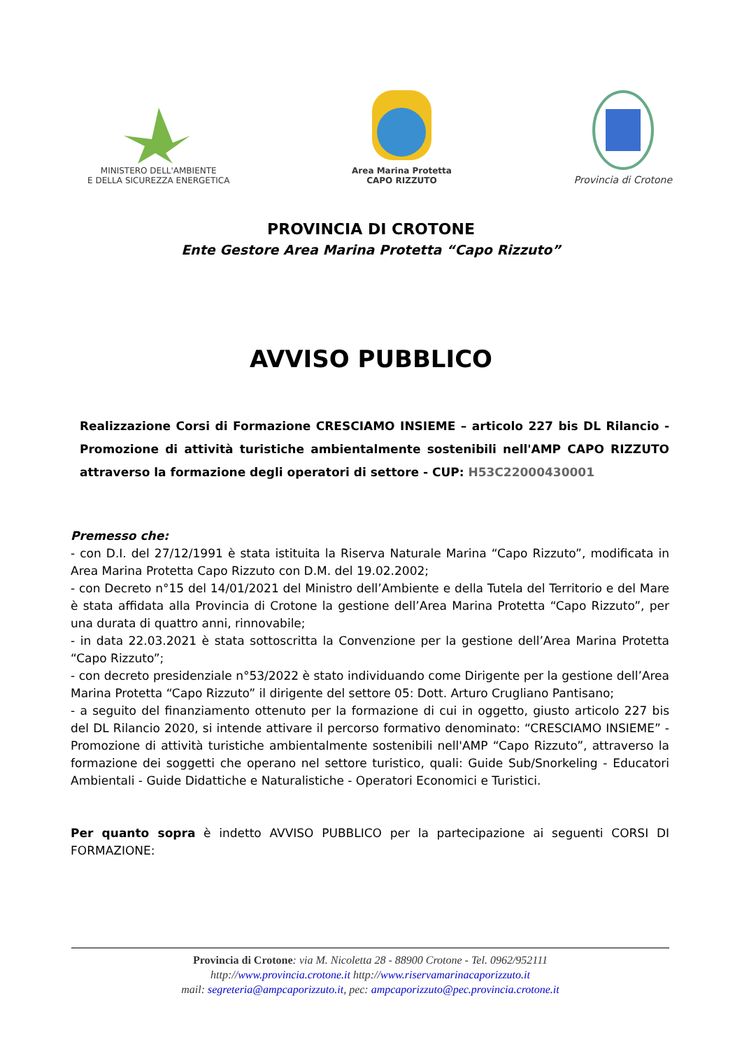MINISTERO DELL'AMBIENTE
E DELLA SICUREZZA ENERGETICA
Area Marina Protetta
CAPO RIZZUTO
Provincia di Crotone
PROVINCIA DI CROTONE
Ente Gestore Area Marina Protetta “Capo Rizzuto”
AVVISO PUBBLICO
Realizzazione Corsi di Formazione CRESCIAMO INSIEME – articolo 227 bis DL Rilancio - Promozione di attività turistiche ambientalmente sostenibili nell'AMP CAPO RIZZUTO attraverso la formazione degli operatori di settore - CUP: H53C22000430001
Premesso che:
- con D.I. del 27/12/1991 è stata istituita la Riserva Naturale Marina “Capo Rizzuto”, modificata in Area Marina Protetta Capo Rizzuto con D.M. del 19.02.2002;
- con Decreto n°15 del 14/01/2021 del Ministro dell’Ambiente e della Tutela del Territorio e del Mare è stata affidata alla Provincia di Crotone la gestione dell’Area Marina Protetta “Capo Rizzuto”, per una durata di quattro anni, rinnovabile;
- in data 22.03.2021 è stata sottoscritta la Convenzione per la gestione dell’Area Marina Protetta “Capo Rizzuto”;
- con decreto presidenziale n°53/2022 è stato individuando come Dirigente per la gestione dell’Area Marina Protetta “Capo Rizzuto” il dirigente del settore 05: Dott. Arturo Crugliano Pantisano;
- a seguito del finanziamento ottenuto per la formazione di cui in oggetto, giusto articolo 227 bis del DL Rilancio 2020, si intende attivare il percorso formativo denominato: “CRESCIAMO INSIEME” - Promozione di attività turistiche ambientalmente sostenibili nell'AMP “Capo Rizzuto”, attraverso la formazione dei soggetti che operano nel settore turistico, quali: Guide Sub/Snorkeling - Educatori Ambientali - Guide Didattiche e Naturalistiche - Operatori Economici e Turistici.
Per quanto sopra è indetto AVVISO PUBBLICO per la partecipazione ai seguenti CORSI DI FORMAZIONE:
Provincia di Crotone: via M. Nicoletta 28 - 88900 Crotone - Tel. 0962/952111
http://www.provincia.crotone.it http://www.riservamarinacaporizzuto.it
mail: segreteria@ampcaporizzuto.it, pec: ampcaporizzuto@pec.provincia.crotone.it